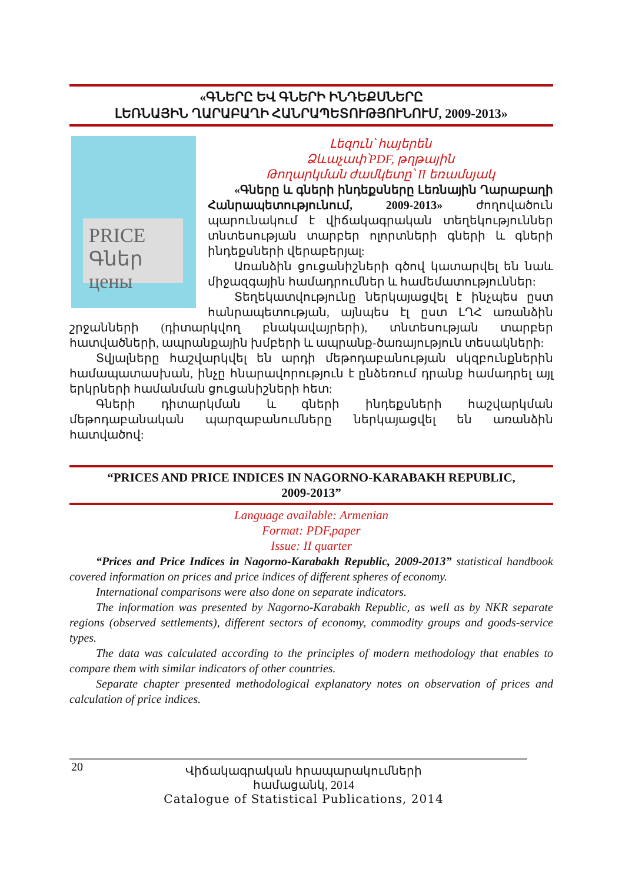«ԳՆԵՐԸ ԵՎ ԳՆԵՐԻ ԻՆԴԵՔՍՆԵՐԸ
ԼԵՌՆԱՅԻՆ ՂԱՐԱԲԱՂԻ ՀԱՆՐԱՊԵՏՈՒԹՅՈՒՆՈՒՄ, 2009-2013»
PRICE Գներ цены
Լեզուն՝ հայերեն
Ձևաչափ՝PDF, թղթային
Թողարկման ժամկետը՝ II եռամսյակ
«Գները և գների ինդեքսները Լեռնային Ղարաբաղի Հանրապետությունում, 2009-2013» ժողովածուն պարունակում է վիճակագրական տեղեկություններ տնտեսության տարբեր ոլորտների գների և գների ինդեքսների վերաբերյալ:
Առանձին ցուցանիշների գծով կատարվել են նաև միջազգային համադրումներ և համեմատություններ:
Տեղեկատվությունը ներկայացվել է ինչպես ըստ հանրապետության, այնպես էլ ըստ ԼՂՀ առանձին շրջանների (դիտարկվող բնակավայրերի), տնտեսության տարբեր հատվածների, ապրանքային խմբերի և ապրանք-ծառայություն տեսակների:
Տվյալները հաշվարկվել են արդի մեթոդաբանության սկզբունքներին համապատասխան, ինչը հնարավորություն է ընձեռում դրանք համադրել այլ երկրների համանման ցուցանիշների հետ:
Գների դիտարկման և գների ինդեքսների հաշվարկման մեթոդաբանական պարզաբանումները ներկայացվել են առանձին հատվածով:
“PRICES AND PRICE INDICES IN NAGORNO-KARABAKH REPUBLIC,
2009-2013”
Language available: Armenian
Format: PDF,paper
Issue: II quarter
“Prices and Price Indices in Nagorno-Karabakh Republic, 2009-2013” statistical handbook covered information on prices and price indices of different spheres of economy.
International comparisons were also done on separate indicators.
The information was presented by Nagorno-Karabakh Republic, as well as by NKR separate regions (observed settlements), different sectors of economy, commodity groups and goods-service types.
The data was calculated according to the principles of modern methodology that enables to compare them with similar indicators of other countries.
Separate chapter presented methodological explanatory notes on observation of prices and calculation of price indices.
20 Վիճակագրական հրապարակումների համացանկ, 2014
Catalogue of Statistical Publications, 2014